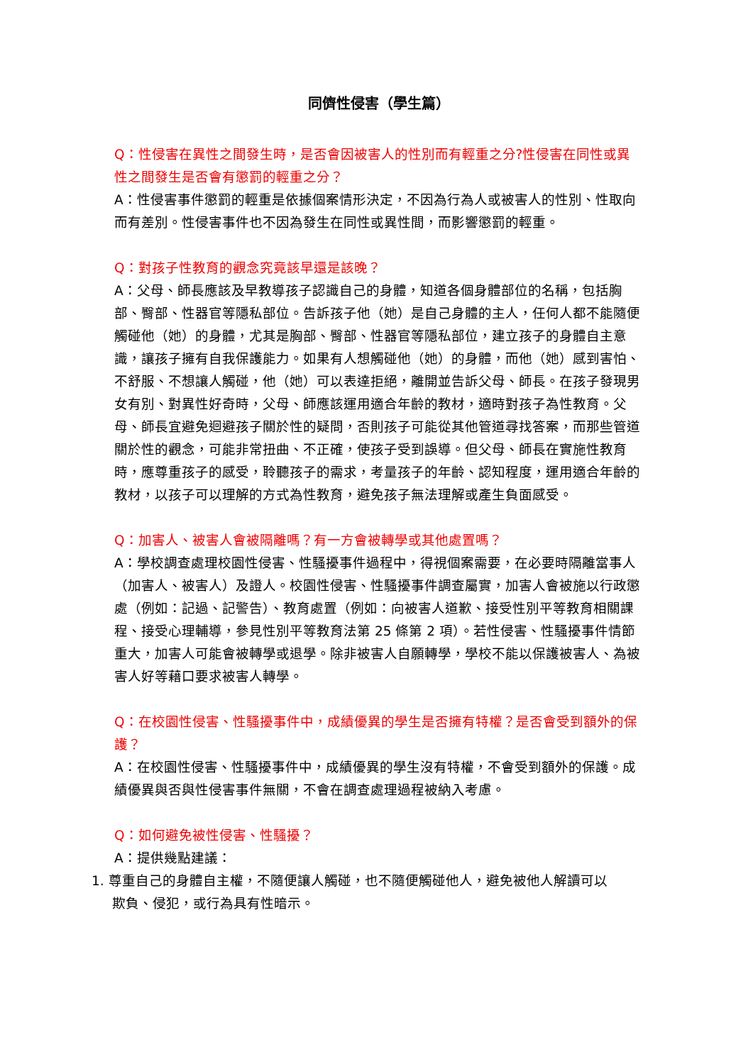同儕性侵害（學生篇）
Q：性侵害在異性之間發生時，是否會因被害人的性別而有輕重之分?性侵害在同性或異性之間發生是否會有懲罰的輕重之分？
A：性侵害事件懲罰的輕重是依據個案情形決定，不因為行為人或被害人的性別、性取向而有差別。性侵害事件也不因為發生在同性或異性間，而影響懲罰的輕重。
Q：對孩子性教育的觀念究竟該早還是該晚？
A：父母、師長應該及早教導孩子認識自己的身體，知道各個身體部位的名稱，包括胸部、臀部、性器官等隱私部位。告訴孩子他（她）是自己身體的主人，任何人都不能隨便觸碰他（她）的身體，尤其是胸部、臀部、性器官等隱私部位，建立孩子的身體自主意識，讓孩子擁有自我保護能力。如果有人想觸碰他（她）的身體，而他（她）感到害怕、不舒服、不想讓人觸碰，他（她）可以表達拒絕，離開並告訴父母、師長。在孩子發現男女有別、對異性好奇時，父母、師應該運用適合年齡的教材，適時對孩子為性教育。父母、師長宜避免迴避孩子關於性的疑問，否則孩子可能從其他管道尋找答案，而那些管道關於性的觀念，可能非常扭曲、不正確，使孩子受到誤導。但父母、師長在實施性教育時，應尊重孩子的感受，聆聽孩子的需求，考量孩子的年齡、認知程度，運用適合年齡的教材，以孩子可以理解的方式為性教育，避免孩子無法理解或產生負面感受。
Q：加害人、被害人會被隔離嗎？有一方會被轉學或其他處置嗎？
A：學校調查處理校園性侵害、性騷擾事件過程中，得視個案需要，在必要時隔離當事人（加害人、被害人）及證人。校園性侵害、性騷擾事件調查屬實，加害人會被施以行政懲處（例如：記過、記警告）、教育處置（例如：向被害人道歉、接受性別平等教育相關課程、接受心理輔導，參見性別平等教育法第 25 條第 2 項）。若性侵害、性騷擾事件情節重大，加害人可能會被轉學或退學。除非被害人自願轉學，學校不能以保護被害人、為被害人好等藉口要求被害人轉學。
Q：在校園性侵害、性騷擾事件中，成績優異的學生是否擁有特權？是否會受到額外的保護？
A：在校園性侵害、性騷擾事件中，成績優異的學生沒有特權，不會受到額外的保護。成績優異與否與性侵害事件無關，不會在調查處理過程被納入考慮。
Q：如何避免被性侵害、性騷擾？
A：提供幾點建議：
1. 尊重自己的身體自主權，不隨便讓人觸碰，也不隨便觸碰他人，避免被他人解讀可以
欺負、侵犯，或行為具有性暗示。